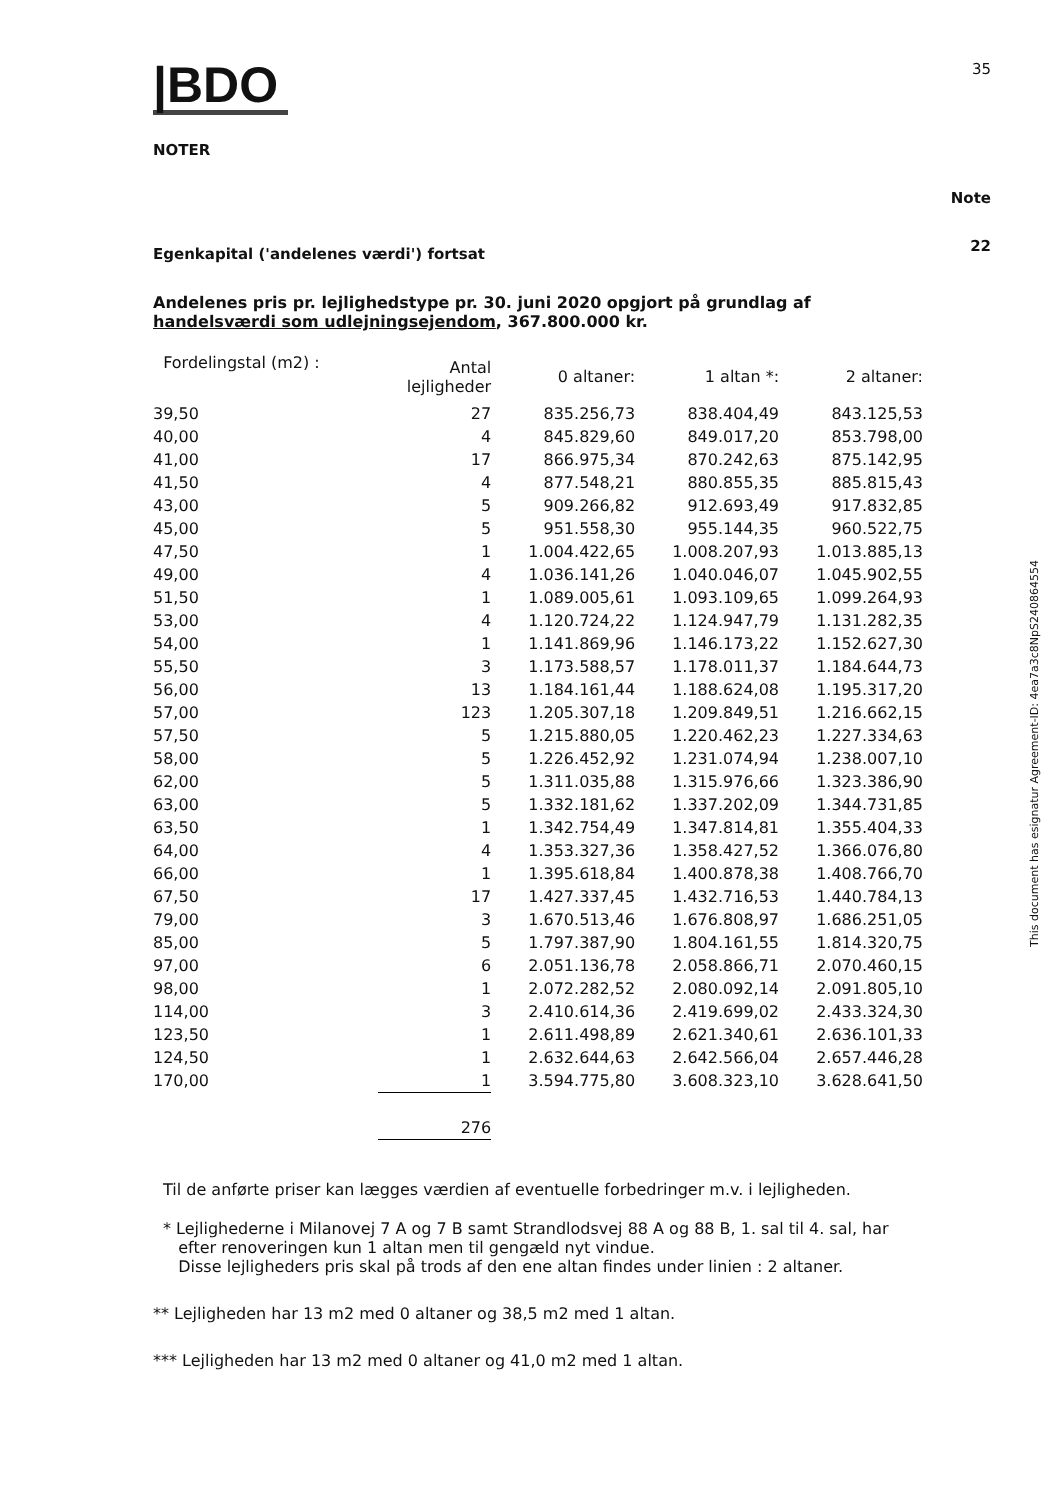|BDO
35
NOTER
Note
22
Egenkapital ('andelenes værdi') fortsat
Andelenes pris pr. lejlighedstype pr. 30. juni 2020 opgjort på grundlag af
handelsværdi som udlejningsejendom, 367.800.000 kr.
| Fordelingstal (m2) : | Antal lejligheder | 0 altaner: | 1 altan *: | 2 altaner: |
| --- | --- | --- | --- | --- |
| 39,50 | 27 | 835.256,73 | 838.404,49 | 843.125,53 |
| 40,00 | 4 | 845.829,60 | 849.017,20 | 853.798,00 |
| 41,00 | 17 | 866.975,34 | 870.242,63 | 875.142,95 |
| 41,50 | 4 | 877.548,21 | 880.855,35 | 885.815,43 |
| 43,00 | 5 | 909.266,82 | 912.693,49 | 917.832,85 |
| 45,00 | 5 | 951.558,30 | 955.144,35 | 960.522,75 |
| 47,50 | 1 | 1.004.422,65 | 1.008.207,93 | 1.013.885,13 |
| 49,00 | 4 | 1.036.141,26 | 1.040.046,07 | 1.045.902,55 |
| 51,50 | 1 | 1.089.005,61 | 1.093.109,65 | 1.099.264,93 |
| 53,00 | 4 | 1.120.724,22 | 1.124.947,79 | 1.131.282,35 |
| 54,00 | 1 | 1.141.869,96 | 1.146.173,22 | 1.152.627,30 |
| 55,50 | 3 | 1.173.588,57 | 1.178.011,37 | 1.184.644,73 |
| 56,00 | 13 | 1.184.161,44 | 1.188.624,08 | 1.195.317,20 |
| 57,00 | 123 | 1.205.307,18 | 1.209.849,51 | 1.216.662,15 |
| 57,50 | 5 | 1.215.880,05 | 1.220.462,23 | 1.227.334,63 |
| 58,00 | 5 | 1.226.452,92 | 1.231.074,94 | 1.238.007,10 |
| 62,00 | 5 | 1.311.035,88 | 1.315.976,66 | 1.323.386,90 |
| 63,00 | 5 | 1.332.181,62 | 1.337.202,09 | 1.344.731,85 |
| 63,50 | 1 | 1.342.754,49 | 1.347.814,81 | 1.355.404,33 |
| 64,00 | 4 | 1.353.327,36 | 1.358.427,52 | 1.366.076,80 |
| 66,00 | 1 | 1.395.618,84 | 1.400.878,38 | 1.408.766,70 |
| 67,50 | 17 | 1.427.337,45 | 1.432.716,53 | 1.440.784,13 |
| 79,00 | 3 | 1.670.513,46 | 1.676.808,97 | 1.686.251,05 |
| 85,00 | 5 | 1.797.387,90 | 1.804.161,55 | 1.814.320,75 |
| 97,00 | 6 | 2.051.136,78 | 2.058.866,71 | 2.070.460,15 |
| 98,00 | 1 | 2.072.282,52 | 2.080.092,14 | 2.091.805,10 |
| 114,00 | 3 | 2.410.614,36 | 2.419.699,02 | 2.433.324,30 |
| 123,50 | 1 | 2.611.498,89 | 2.621.340,61 | 2.636.101,33 |
| 124,50 | 1 | 2.632.644,63 | 2.642.566,04 | 2.657.446,28 |
| 170,00 | 1 | 3.594.775,80 | 3.608.323,10 | 3.628.641,50 |
| | 276 | | | |
Til de anførte priser kan lægges værdien af eventuelle forbedringer m.v. i lejligheden.
* Lejlighederne i Milanovej 7 A og 7 B samt Strandlodsvej 88 A og 88 B, 1. sal til 4. sal, har
efter renoveringen kun 1 altan men til gengæld nyt vindue.
Disse lejligheders pris skal på trods af den ene altan findes under linien : 2 altaner.
** Lejligheden har 13 m2 med 0 altaner og 38,5 m2 med 1 altan.
*** Lejligheden har 13 m2 med 0 altaner og 41,0 m2 med 1 altan.
This document has esignatur Agreement-ID: 4ea7a3c8NpS240864554